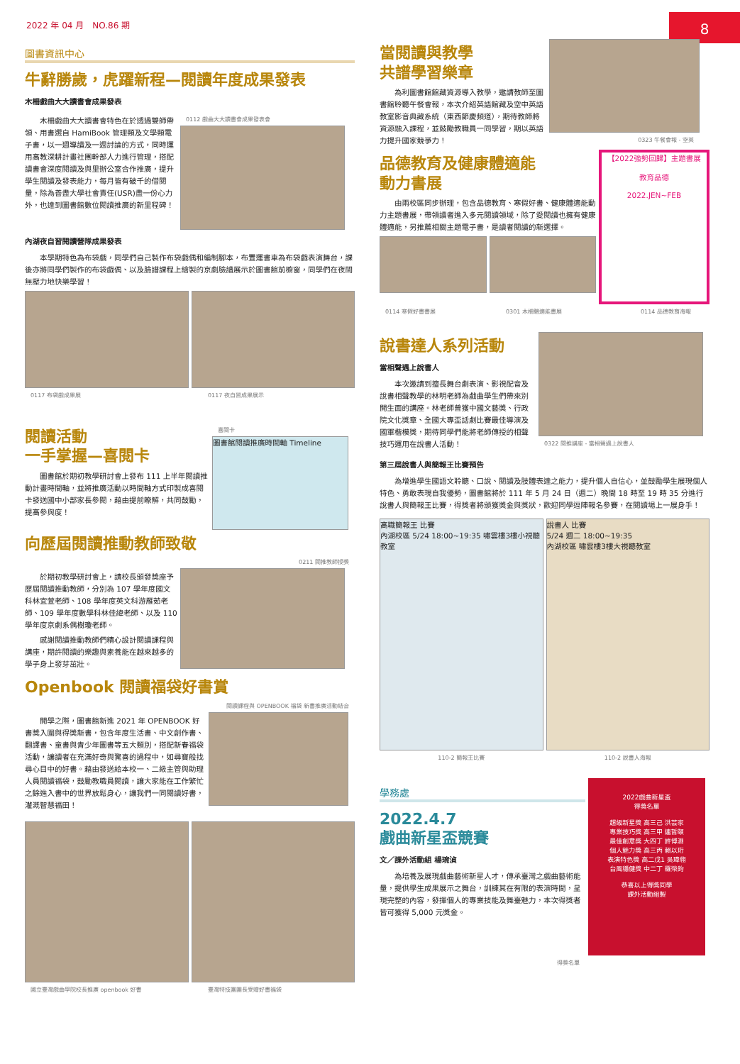2022 年 04 月　NO.86 期
8
圖書資訊中心
牛辭勝歲，虎躍新程—閱讀年度成果發表
木柵戲曲大大讀書會成果發表
木柵戲曲大大讀書會特色在於透過雙師帶領、用書選自 HamiBook 管理類及文學類電子書，以一週導讀及一週討論的方式，同時運用高教深耕計畫社團幹部人力進行管理，搭配讀書會深度閱讀及與里辦公室合作推廣，提升學生閱讀及發表能力，每月皆有破千的借閱量，除為善盡大學社會責任(USR)盡一份心力外，也達到圖書館數位閱讀推廣的新里程碑！
0112 戲曲大大讀書會成果發表會
內湖夜自習閱讀營隊成果發表
本學期特色為布袋戲，同學們自己製作布袋戲偶和編制腳本，布置運書車為布袋戲表演舞台，課後亦將同學們製作的布袋戲偶、以及臉譜課程上繪製的京劇臉譜展示於圖書館前櫥窗，同學們在夜間無壓力地快樂學習！
0117 布袋戲成果展 0117 夜自習成果展示
閱讀活動
一手掌握—喜閱卡
圖書館於期初教學研討會上發布 111 上半年閱讀推動計畫時間軸，並將推廣活動以時間軸方式印製成喜閱卡發送國中小部家長參閱，藉由提前瞭解，共同鼓勵，提高參與度！
喜閱卡
圖書館閱讀推廣時間軸 Timeline
向歷屆閱讀推動教師致敬
0211 閱推教師授獎
於期初教學研討會上，請校長頒發獎座予歷屆閱讀推動教師，分別為 107 學年度國文科林宜萱老師、108 學年度英文科游雁茹老師、109 學年度數學科林佳緯老師、以及 110 學年度京劇系偶樹瓊老師。
感謝閱讀推動教師們精心設計閱讀課程與講座，期許閱讀的樂趣與素養能在越來越多的學子身上發芽茁壯。
Openbook 閱讀福袋好書賞
閱讀課程與 OPENBOOK 福袋 新書推廣活動結合
開學之際，圖書館新進 2021 年 OPENBOOK 好書獎入圍與得獎新書，包含年度生活書、中文創作書、翻譯書、童書與青少年圖書等五大類別，搭配新春福袋活動，讓讀者在充滿好奇與驚喜的過程中，如尋寶般找尋心目中的好書。藉由發送給本校一、二級主管與助理人員閱讀福袋，鼓勵教職員閱讀，讓大家能在工作繁忙之餘進入書中的世界放鬆身心，讓我們一同閱讀好書，灌溉智慧福田！
國立臺灣戲曲學院校長推廣 openbook 好書 臺灣特技團團長受贈好書福袋
當閱讀與教學
共譜學習樂章
為利圖書館館藏資源導入教學，邀請教師至圖書館聆聽午餐會報，本次介紹英語館藏及空中英語教室影音典藏系統（東西節慶頻道），期待教師將資源融入課程，並鼓勵教職員一同學習，期以英語力提升國家競爭力！
0323 午餐會報 - 空英
品德教育及健康體適能
動力書展
由兩校區同步辦理，包含品德教育、寒假好書、健康體適能動力主題書展，帶領讀者進入多元閱讀領域，除了愛閱讀也擁有健康體適能，另推薦相關主題電子書，是讀者閱讀的新選擇。
【2022強勢回歸】主題書展
教育品德
2022.JEN~FEB
0114 寒假好書書展 0301 木柵體適能書展 0114 品德教育海報
說書達人系列活動
當相聲遇上說書人
本次邀請到擅長舞台劇表演、影視配音及說書相聲教學的林明老師為戲曲學生們帶來別開生面的講座。林老師曾獲中國文藝獎、行政院文化獎章、全國大專盃話劇比賽最佳導演及國軍楷模獎，期待同學們能將老師傳授的相聲技巧運用在說書人活動！
0322 閱推講座 - 當相聲遇上說書人
第三屆說書人與簡報王比賽預告
為增進學生國語文聆聽、口說、閱讀及肢體表達之能力，提升個人自信心，並鼓勵學生展現個人特色、勇敢表現自我優勢，圖書館將於 111 年 5 月 24 日（週二）晚間 18 時至 19 時 35 分進行說書人與簡報王比賽，得獎者將頒獲獎金與獎狀，歡迎同學逗陣報名參賽，在閱讀場上一展身手！
高職簡報王 比賽
內湖校區 5/24 18:00~19:35 嘯雲樓3樓小視聽教室
說書人 比賽
5/24 週二 18:00~19:35
內湖校區 嘯雲樓3樓大視聽教室
110-2 簡報王比賽 110-2 說書人海報
學務處
2022.4.7
戲曲新星盃競賽
文／課外活動組 楊琬湞
為培養及展現戲曲藝術新星人才，傳承臺灣之戲曲藝術能量，提供學生成果展示之舞台，訓練其在有限的表演時間，呈現完整的內容，發揮個人的專業技能及舞臺魅力，本次得獎者皆可獲得 5,000 元獎金。
2022戲曲新星盃
得獎名單
超級新星獎 高三己 洪芸家
專業技巧獎 高三甲 連哲頤
最佳創意獎 大四丁 許博淵
個人魅力獎 高三丙 賴以珩
表演特色獎 高二戊1 吳瑋翎
台風穩健獎 中二丁 羅榮鈞
恭喜以上得獎同學
課外活動組製
得獎名單